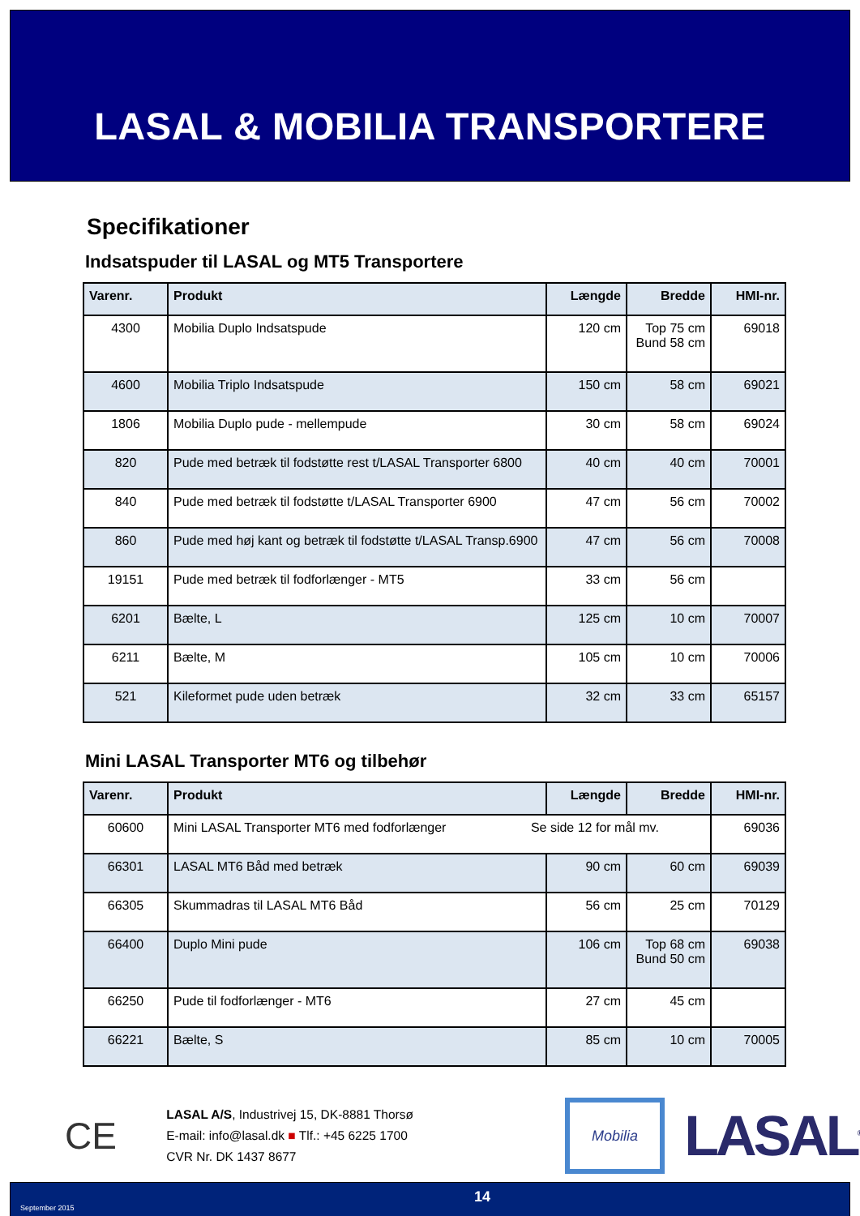LASAL & MOBILIA TRANSPORTERE
Specifikationer
Indsatspuder til LASAL og MT5 Transportere
| Varenr. | Produkt | Længde | Bredde | HMI-nr. |
| --- | --- | --- | --- | --- |
| 4300 | Mobilia Duplo Indsatspude | 120 cm | Top 75 cm Bund 58 cm | 69018 |
| 4600 | Mobilia Triplo Indsatspude | 150 cm | 58 cm | 69021 |
| 1806 | Mobilia Duplo pude - mellempude | 30 cm | 58 cm | 69024 |
| 820 | Pude med betræk til fodstøtte rest t/LASAL Transporter 6800 | 40 cm | 40 cm | 70001 |
| 840 | Pude med betræk til fodstøtte t/LASAL Transporter 6900 | 47 cm | 56 cm | 70002 |
| 860 | Pude med høj kant og betræk til fodstøtte t/LASAL Transp.6900 | 47 cm | 56 cm | 70008 |
| 19151 | Pude med betræk til fodforlænger - MT5 | 33 cm | 56 cm | |
| 6201 | Bælte, L | 125 cm | 10 cm | 70007 |
| 6211 | Bælte, M | 105 cm | 10 cm | 70006 |
| 521 | Kileformet pude uden betræk | 32 cm | 33 cm | 65157 |
Mini LASAL Transporter MT6 og tilbehør
| Varenr. | Produkt | Længde | Bredde | HMI-nr. |
| --- | --- | --- | --- | --- |
| 60600 | Mini LASAL Transporter MT6 med fodforlænger Se side 12 for mål mv. | | | 69036 |
| 66301 | LASAL MT6 Båd med betræk | 90 cm | 60 cm | 69039 |
| 66305 | Skummadras til LASAL MT6 Båd | 56 cm | 25 cm | 70129 |
| 66400 | Duplo Mini pude | 106 cm | Top 68 cm Bund 50 cm | 69038 |
| 66250 | Pude til fodforlænger - MT6 | 27 cm | 45 cm | |
| 66221 | Bælte, S | 85 cm | 10 cm | 70005 |
CE
LASAL A/S, Industrivej 15, DK-8881 Thorsø
E-mail: info@lasal.dk ■ Tlf.: +45 6225 1700
CVR Nr. DK 1437 8677
Mobilia
LASAL<sup>®</sup>
September 2015
14